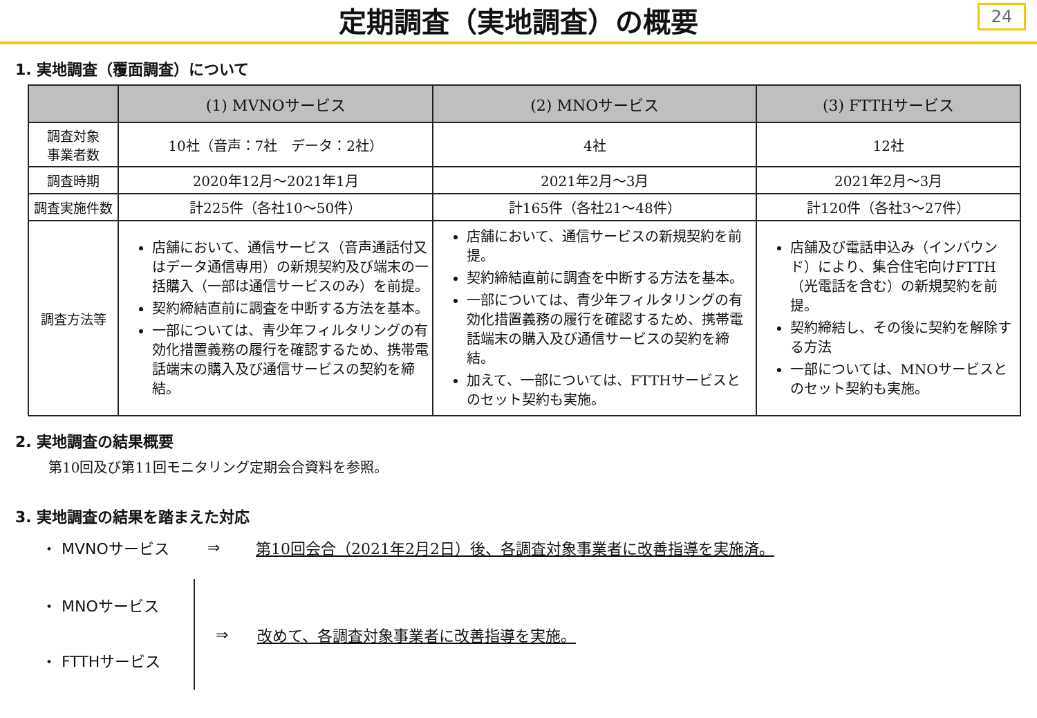定期調査（実地調査）の概要
24
1. 実地調査（覆面調査）について
| | (1) MVNOサービス | (2) MNOサービス | (3) FTTHサービス |
| --- | --- | --- | --- |
| 調査対象 事業者数 | 10社（音声：7社 データ：2社） | 4社 | 12社 |
| 調査時期 | 2020年12月～2021年1月 | 2021年2月～3月 | 2021年2月～3月 |
| 調査実施件数 | 計225件（各社10～50件） | 計165件（各社21～48件） | 計120件（各社3～27件） |
| 調査方法等 | 店舗において、通信サービス（音声通話付又はデータ通信専用）の新規契約及び端末の一括購入（一部は通信サービスのみ）を前提。 契約締結直前に調査を中断する方法を基本。 一部については、青少年フィルタリングの有効化措置義務の履行を確認するため、携帯電話端末の購入及び通信サービスの契約を締結。 | 店舗において、通信サービスの新規契約を前提。 契約締結直前に調査を中断する方法を基本。 一部については、青少年フィルタリングの有効化措置義務の履行を確認するため、携帯電話端末の購入及び通信サービスの契約を締結。 加えて、一部については、FTTHサービスとのセット契約も実施。 | 店舗及び電話申込み（インバウンド）により、集合住宅向けFTTH（光電話を含む）の新規契約を前提。 契約締結し、その後に契約を解除する方法 一部については、MNOサービスとのセット契約も実施。 |
2. 実地調査の結果概要
第10回及び第11回モニタリング定期会合資料を参照。
3. 実地調査の結果を踏まえた対応
・ MVNOサービス ⇒ 第10回会合（2021年2月2日）後、各調査対象事業者に改善指導を実施済。
・ MNOサービス
・ FTTHサービス
⇒ 改めて、各調査対象事業者に改善指導を実施。